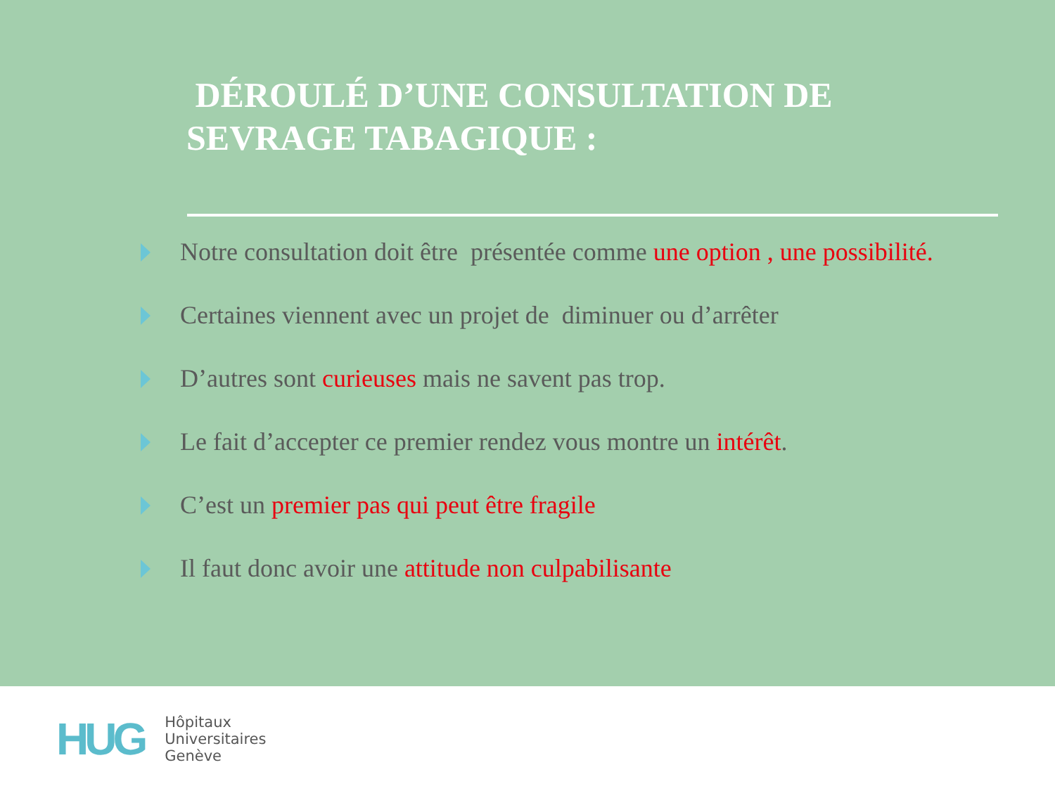DÉROULÉ D’UNE CONSULTATION DE
SEVRAGE TABAGIQUE :
Notre consultation doit être présentée comme une option , une possibilité.
Certaines viennent avec un projet de diminuer ou d’arrêter
D’autres sont curieuses mais ne savent pas trop.
Le fait d’accepter ce premier rendez vous montre un intérêt.
C’est un premier pas qui peut être fragile
Il faut donc avoir une attitude non culpabilisante
HUG
Hôpitaux
Universitaires
Genève